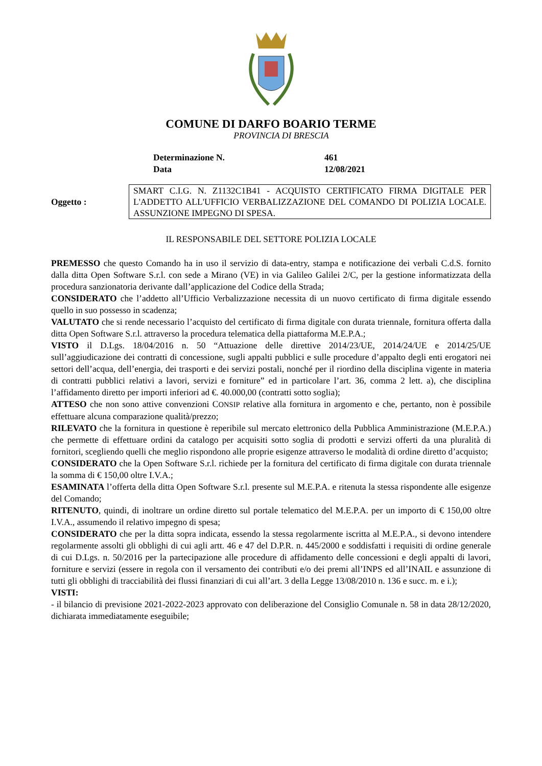COMUNE DI DARFO BOARIO TERME
PROVINCIA DI BRESCIA
Determinazione N. 461
Data 12/08/2021
Oggetto :
SMART C.I.G. N. Z1132C1B41 - ACQUISTO CERTIFICATO FIRMA DIGITALE PER L'ADDETTO ALL'UFFICIO VERBALIZZAZIONE DEL COMANDO DI POLIZIA LOCALE. ASSUNZIONE IMPEGNO DI SPESA.
IL RESPONSABILE DEL SETTORE POLIZIA LOCALE
PREMESSO che questo Comando ha in uso il servizio di data-entry, stampa e notificazione dei verbali C.d.S. fornito dalla ditta Open Software S.r.l. con sede a Mirano (VE) in via Galileo Galilei 2/C, per la gestione informatizzata della procedura sanzionatoria derivante dall’applicazione del Codice della Strada;
CONSIDERATO che l’addetto all’Ufficio Verbalizzazione necessita di un nuovo certificato di firma digitale essendo quello in suo possesso in scadenza;
VALUTATO che si rende necessario l’acquisto del certificato di firma digitale con durata triennale, fornitura offerta dalla ditta Open Software S.r.l. attraverso la procedura telematica della piattaforma M.E.P.A.;
VISTO il D.Lgs. 18/04/2016 n. 50 “Attuazione delle direttive 2014/23/UE, 2014/24/UE e 2014/25/UE sull’aggiudicazione dei contratti di concessione, sugli appalti pubblici e sulle procedure d’appalto degli enti erogatori nei settori dell’acqua, dell’energia, dei trasporti e dei servizi postali, nonché per il riordino della disciplina vigente in materia di contratti pubblici relativi a lavori, servizi e forniture” ed in particolare l’art. 36, comma 2 lett. a), che disciplina l’affidamento diretto per importi inferiori ad €. 40.000,00 (contratti sotto soglia);
ATTESO che non sono attive convenzioni CONSIP relative alla fornitura in argomento e che, pertanto, non è possibile effettuare alcuna comparazione qualità/prezzo;
RILEVATO che la fornitura in questione è reperibile sul mercato elettronico della Pubblica Amministrazione (M.E.P.A.) che permette di effettuare ordini da catalogo per acquisiti sotto soglia di prodotti e servizi offerti da una pluralità di fornitori, scegliendo quelli che meglio rispondono alle proprie esigenze attraverso le modalità di ordine diretto d’acquisto;
CONSIDERATO che la Open Software S.r.l. richiede per la fornitura del certificato di firma digitale con durata triennale la somma di € 150,00 oltre I.V.A.;
ESAMINATA l’offerta della ditta Open Software S.r.l. presente sul M.E.P.A. e ritenuta la stessa rispondente alle esigenze del Comando;
RITENUTO, quindi, di inoltrare un ordine diretto sul portale telematico del M.E.P.A. per un importo di € 150,00 oltre I.V.A., assumendo il relativo impegno di spesa;
CONSIDERATO che per la ditta sopra indicata, essendo la stessa regolarmente iscritta al M.E.P.A., si devono intendere regolarmente assolti gli obblighi di cui agli artt. 46 e 47 del D.P.R. n. 445/2000 e soddisfatti i requisiti di ordine generale di cui D.Lgs. n. 50/2016 per la partecipazione alle procedure di affidamento delle concessioni e degli appalti di lavori, forniture e servizi (essere in regola con il versamento dei contributi e/o dei premi all’INPS ed all’INAIL e assunzione di tutti gli obblighi di tracciabilità dei flussi finanziari di cui all’art. 3 della Legge 13/08/2010 n. 136 e succ. m. e i.);
VISTI:
- il bilancio di previsione 2021-2022-2023 approvato con deliberazione del Consiglio Comunale n. 58 in data 28/12/2020, dichiarata immediatamente eseguibile;